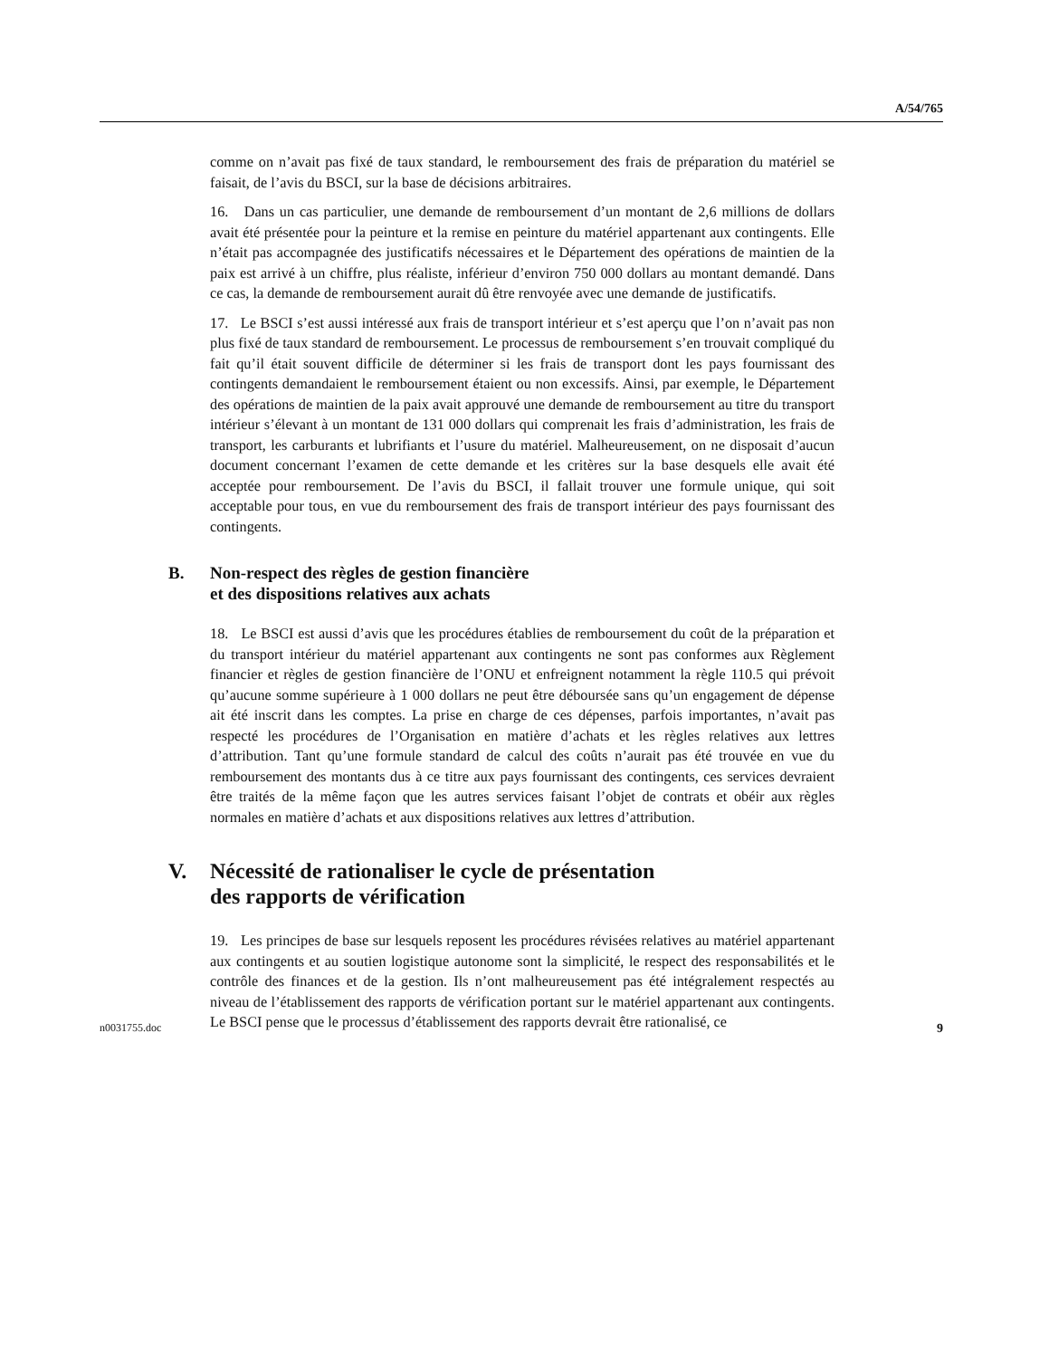A/54/765
comme on n’avait pas fixé de taux standard, le remboursement des frais de préparation du matériel se faisait, de l’avis du BSCI, sur la base de décisions arbitraires.
16. Dans un cas particulier, une demande de remboursement d’un montant de 2,6 millions de dollars avait été présentée pour la peinture et la remise en peinture du matériel appartenant aux contingents. Elle n’était pas accompagnée des justificatifs nécessaires et le Département des opérations de maintien de la paix est arrivé à un chiffre, plus réaliste, inférieur d’environ 750 000 dollars au montant demandé. Dans ce cas, la demande de remboursement aurait dû être renvoyée avec une demande de justificatifs.
17. Le BSCI s’est aussi intéressé aux frais de transport intérieur et s’est aperçu que l’on n’avait pas non plus fixé de taux standard de remboursement. Le processus de remboursement s’en trouvait compliqué du fait qu’il était souvent difficile de déterminer si les frais de transport dont les pays fournissant des contingents demandaient le remboursement étaient ou non excessifs. Ainsi, par exemple, le Département des opérations de maintien de la paix avait approuvé une demande de remboursement au titre du transport intérieur s’élevant à un montant de 131 000 dollars qui comprenait les frais d’administration, les frais de transport, les carburants et lubrifiants et l’usure du matériel. Malheureusement, on ne disposait d’aucun document concernant l’examen de cette demande et les critères sur la base desquels elle avait été acceptée pour remboursement. De l’avis du BSCI, il fallait trouver une formule unique, qui soit acceptable pour tous, en vue du remboursement des frais de transport intérieur des pays fournissant des contingents.
B. Non-respect des règles de gestion financière
et des dispositions relatives aux achats
18. Le BSCI est aussi d’avis que les procédures établies de remboursement du coût de la préparation et du transport intérieur du matériel appartenant aux contingents ne sont pas conformes aux Règlement financier et règles de gestion financière de l’ONU et enfreignent notamment la règle 110.5 qui prévoit qu’aucune somme supérieure à 1 000 dollars ne peut être déboursée sans qu’un engagement de dépense ait été inscrit dans les comptes. La prise en charge de ces dépenses, parfois importantes, n’avait pas respecté les procédures de l’Organisation en matière d’achats et les règles relatives aux lettres d’attribution. Tant qu’une formule standard de calcul des coûts n’aurait pas été trouvée en vue du remboursement des montants dus à ce titre aux pays fournissant des contingents, ces services devraient être traités de la même façon que les autres services faisant l’objet de contrats et obéir aux règles normales en matière d’achats et aux dispositions relatives aux lettres d’attribution.
V. Nécessité de rationaliser le cycle de présentation
des rapports de vérification
19. Les principes de base sur lesquels reposent les procédures révisées relatives au matériel appartenant aux contingents et au soutien logistique autonome sont la simplicité, le respect des responsabilités et le contrôle des finances et de la gestion. Ils n’ont malheureusement pas été intégralement respectés au niveau de l’établissement des rapports de vérification portant sur le matériel appartenant aux contingents. Le BSCI pense que le processus d’établissement des rapports devrait être rationalisé, ce
n0031755.doc 9